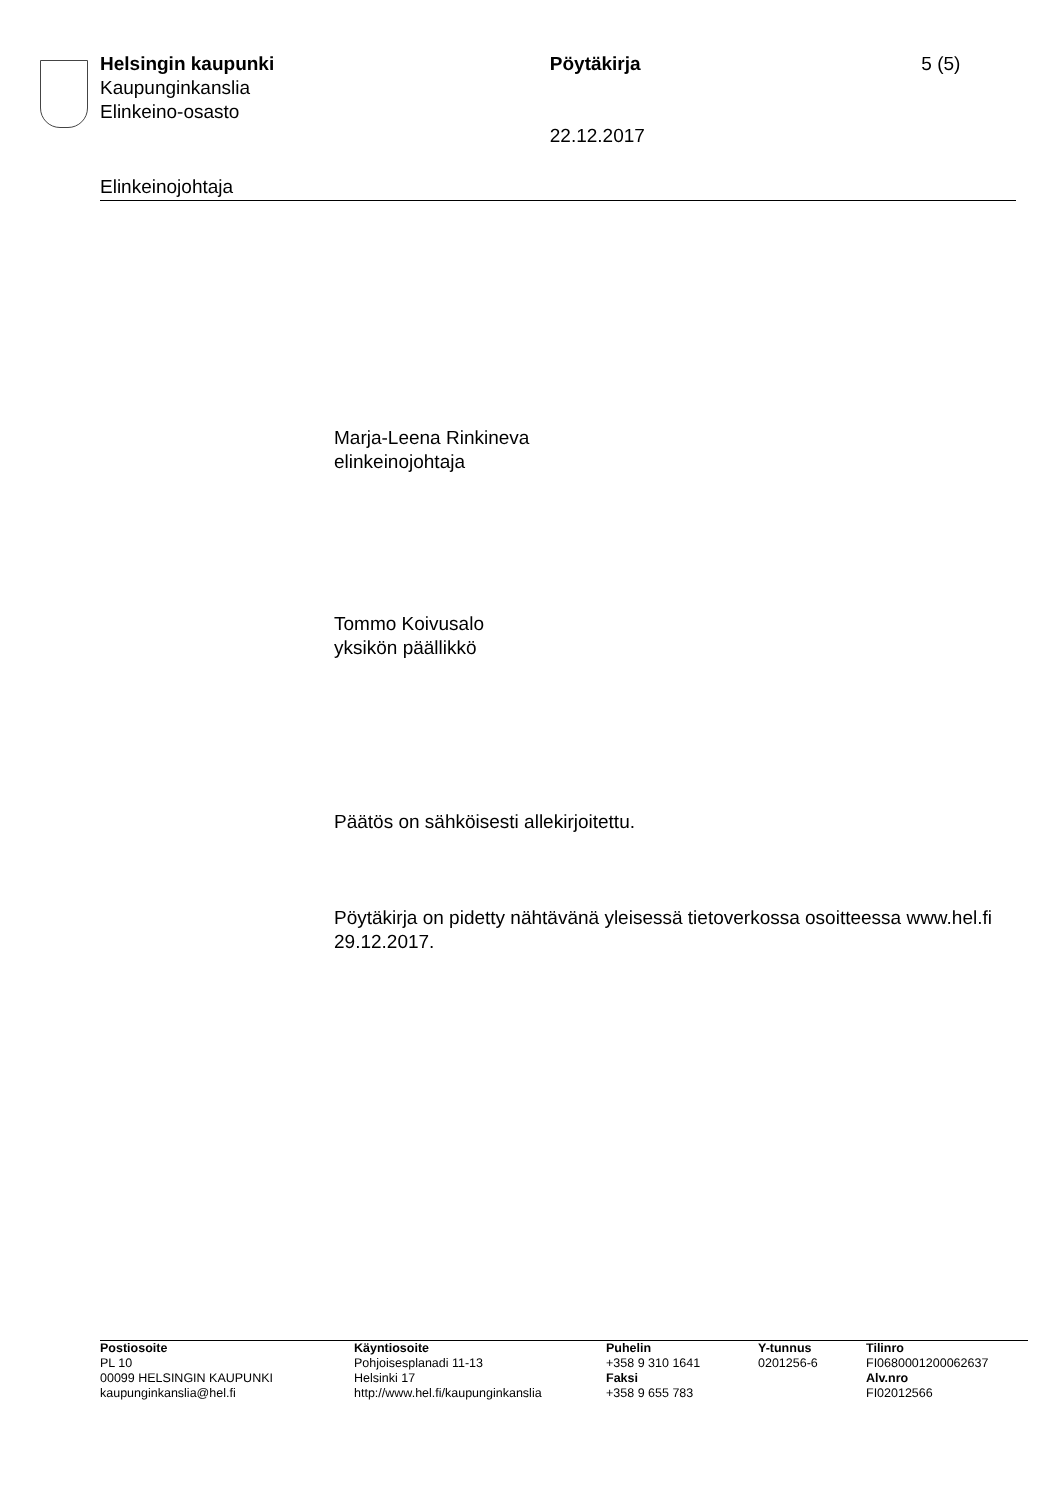Helsingin kaupunki
Kaupunginkanslia
Elinkeino-osasto
Pöytäkirja
22.12.2017
5 (5)
Elinkeinojohtaja
Marja-Leena Rinkineva
elinkeinojohtaja
Tommo Koivusalo
yksikön päällikkö
Päätös on sähköisesti allekirjoitettu.
Pöytäkirja on pidetty nähtävänä yleisessä tietoverkossa osoitteessa www.hel.fi 29.12.2017.
Postiosoite
PL 10
00099 HELSINGIN KAUPUNKI
kaupunginkanslia@hel.fi
Käyntiosoite
Pohjoisesplanadi 11-13
Helsinki 17
http://www.hel.fi/kaupunginkanslia
Puhelin
+358 9 310 1641
Faksi
+358 9 655 783
Y-tunnus
0201256-6
Tilinro
FI0680001200062637
Alv.nro
FI02012566